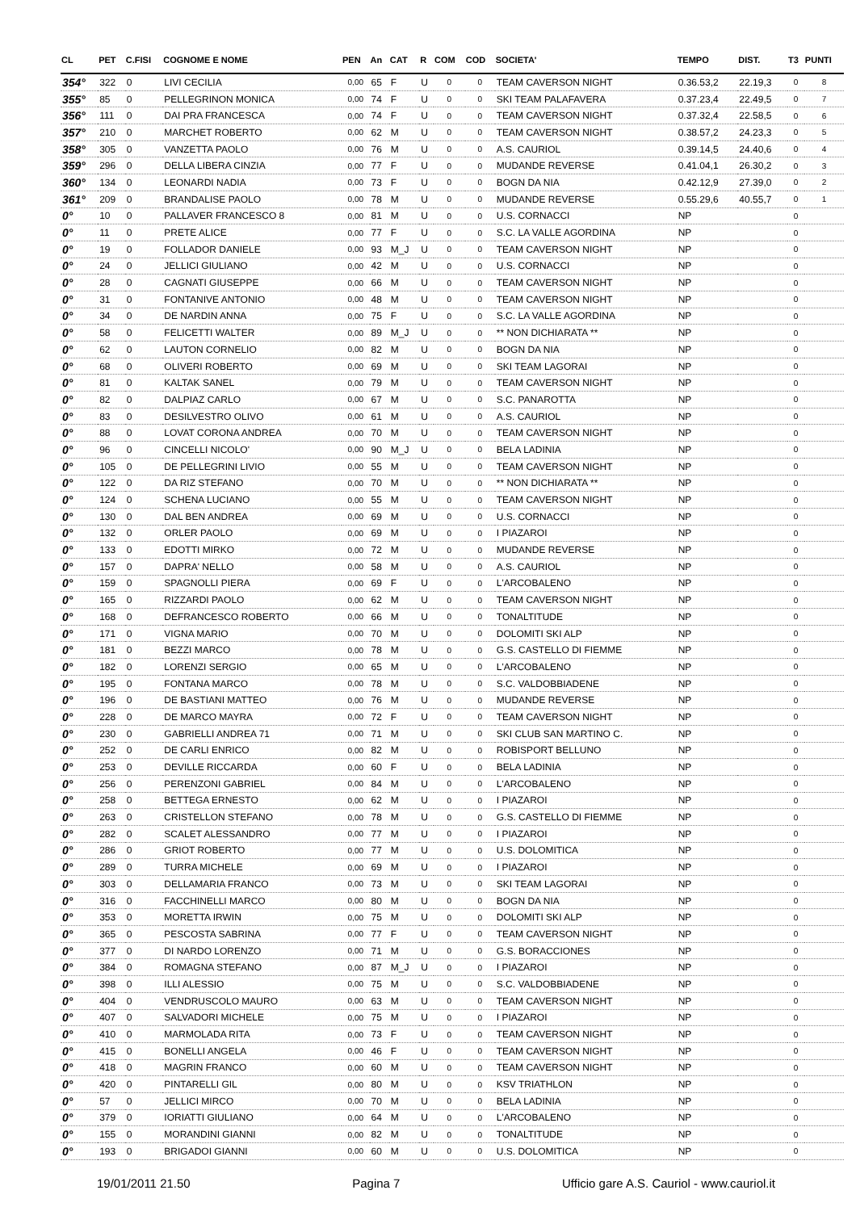| CL | PET | C.FISI | COGNOME E NOME | PEN | An | CAT | R | COM | COD | SOCIETA' | TEMPO | DIST. | T3 | PUNTI |
| --- | --- | --- | --- | --- | --- | --- | --- | --- | --- | --- | --- | --- | --- | --- |
| 354° | 322 | 0 | LIVI CECILIA | 0,00 | 65 | F | U | 0 | 0 | TEAM CAVERSON NIGHT | 0.36.53,2 | 22.19,3 | 0 | 8 |
| 355° | 85 | 0 | PELLEGRINON MONICA | 0,00 | 74 | F | U | 0 | 0 | SKI TEAM PALAFAVERA | 0.37.23,4 | 22.49,5 | 0 | 7 |
| 356° | 111 | 0 | DAI PRA FRANCESCA | 0,00 | 74 | F | U | 0 | 0 | TEAM CAVERSON NIGHT | 0.37.32,4 | 22.58,5 | 0 | 6 |
| 357° | 210 | 0 | MARCHET ROBERTO | 0,00 | 62 | M | U | 0 | 0 | TEAM CAVERSON NIGHT | 0.38.57,2 | 24.23,3 | 0 | 5 |
| 358° | 305 | 0 | VANZETTA PAOLO | 0,00 | 76 | M | U | 0 | 0 | A.S. CAURIOL | 0.39.14,5 | 24.40,6 | 0 | 4 |
| 359° | 296 | 0 | DELLA LIBERA CINZIA | 0,00 | 77 | F | U | 0 | 0 | MUDANDE REVERSE | 0.41.04,1 | 26.30,2 | 0 | 3 |
| 360° | 134 | 0 | LEONARDI NADIA | 0,00 | 73 | F | U | 0 | 0 | BOGN DA NIA | 0.42.12,9 | 27.39,0 | 0 | 2 |
| 361° | 209 | 0 | BRANDALISE PAOLO | 0,00 | 78 | M | U | 0 | 0 | MUDANDE REVERSE | 0.55.29,6 | 40.55,7 | 0 | 1 |
| 0° | 10 | 0 | PALLAVER FRANCESCO 8 | 0,00 | 81 | M | U | 0 | 0 | U.S. CORNACCI | NP | | 0 | |
| 0° | 11 | 0 | PRETE ALICE | 0,00 | 77 | F | U | 0 | 0 | S.C. LA VALLE AGORDINA | NP | | 0 | |
| 0° | 19 | 0 | FOLLADOR DANIELE | 0,00 | 93 | M_J | U | 0 | 0 | TEAM CAVERSON NIGHT | NP | | 0 | |
| 0° | 24 | 0 | JELLICI GIULIANO | 0,00 | 42 | M | U | 0 | 0 | U.S. CORNACCI | NP | | 0 | |
| 0° | 28 | 0 | CAGNATI GIUSEPPE | 0,00 | 66 | M | U | 0 | 0 | TEAM CAVERSON NIGHT | NP | | 0 | |
| 0° | 31 | 0 | FONTANIVE ANTONIO | 0,00 | 48 | M | U | 0 | 0 | TEAM CAVERSON NIGHT | NP | | 0 | |
| 0° | 34 | 0 | DE NARDIN ANNA | 0,00 | 75 | F | U | 0 | 0 | S.C. LA VALLE AGORDINA | NP | | 0 | |
| 0° | 58 | 0 | FELICETTI WALTER | 0,00 | 89 | M_J | U | 0 | 0 | ** NON DICHIARATA ** | NP | | 0 | |
| 0° | 62 | 0 | LAUTON CORNELIO | 0,00 | 82 | M | U | 0 | 0 | BOGN DA NIA | NP | | 0 | |
| 0° | 68 | 0 | OLIVERI ROBERTO | 0,00 | 69 | M | U | 0 | 0 | SKI TEAM LAGORAI | NP | | 0 | |
| 0° | 81 | 0 | KALTAK SANEL | 0,00 | 79 | M | U | 0 | 0 | TEAM CAVERSON NIGHT | NP | | 0 | |
| 0° | 82 | 0 | DALPIAZ CARLO | 0,00 | 67 | M | U | 0 | 0 | S.C. PANAROTTA | NP | | 0 | |
| 0° | 83 | 0 | DESILVESTRO OLIVO | 0,00 | 61 | M | U | 0 | 0 | A.S. CAURIOL | NP | | 0 | |
| 0° | 88 | 0 | LOVAT CORONA ANDREA | 0,00 | 70 | M | U | 0 | 0 | TEAM CAVERSON NIGHT | NP | | 0 | |
| 0° | 96 | 0 | CINCELLI NICOLO' | 0,00 | 90 | M_J | U | 0 | 0 | BELA LADINIA | NP | | 0 | |
| 0° | 105 | 0 | DE PELLEGRINI LIVIO | 0,00 | 55 | M | U | 0 | 0 | TEAM CAVERSON NIGHT | NP | | 0 | |
| 0° | 122 | 0 | DA RIZ STEFANO | 0,00 | 70 | M | U | 0 | 0 | ** NON DICHIARATA ** | NP | | 0 | |
| 0° | 124 | 0 | SCHENA LUCIANO | 0,00 | 55 | M | U | 0 | 0 | TEAM CAVERSON NIGHT | NP | | 0 | |
| 0° | 130 | 0 | DAL BEN ANDREA | 0,00 | 69 | M | U | 0 | 0 | U.S. CORNACCI | NP | | 0 | |
| 0° | 132 | 0 | ORLER PAOLO | 0,00 | 69 | M | U | 0 | 0 | I PIAZAROI | NP | | 0 | |
| 0° | 133 | 0 | EDOTTI MIRKO | 0,00 | 72 | M | U | 0 | 0 | MUDANDE REVERSE | NP | | 0 | |
| 0° | 157 | 0 | DAPRA' NELLO | 0,00 | 58 | M | U | 0 | 0 | A.S. CAURIOL | NP | | 0 | |
| 0° | 159 | 0 | SPAGNOLLI PIERA | 0,00 | 69 | F | U | 0 | 0 | L'ARCOBALENO | NP | | 0 | |
| 0° | 165 | 0 | RIZZARDI PAOLO | 0,00 | 62 | M | U | 0 | 0 | TEAM CAVERSON NIGHT | NP | | 0 | |
| 0° | 168 | 0 | DEFRANCESCO ROBERTO | 0,00 | 66 | M | U | 0 | 0 | TONALTITUDE | NP | | 0 | |
| 0° | 171 | 0 | VIGNA MARIO | 0,00 | 70 | M | U | 0 | 0 | DOLOMITI SKI ALP | NP | | 0 | |
| 0° | 181 | 0 | BEZZI MARCO | 0,00 | 78 | M | U | 0 | 0 | G.S. CASTELLO DI FIEMME | NP | | 0 | |
| 0° | 182 | 0 | LORENZI SERGIO | 0,00 | 65 | M | U | 0 | 0 | L'ARCOBALENO | NP | | 0 | |
| 0° | 195 | 0 | FONTANA MARCO | 0,00 | 78 | M | U | 0 | 0 | S.C. VALDOBBIADENE | NP | | 0 | |
| 0° | 196 | 0 | DE BASTIANI MATTEO | 0,00 | 76 | M | U | 0 | 0 | MUDANDE REVERSE | NP | | 0 | |
| 0° | 228 | 0 | DE MARCO MAYRA | 0,00 | 72 | F | U | 0 | 0 | TEAM CAVERSON NIGHT | NP | | 0 | |
| 0° | 230 | 0 | GABRIELLI ANDREA 71 | 0,00 | 71 | M | U | 0 | 0 | SKI CLUB SAN MARTINO C. | NP | | 0 | |
| 0° | 252 | 0 | DE CARLI ENRICO | 0,00 | 82 | M | U | 0 | 0 | ROBISPORT BELLUNO | NP | | 0 | |
| 0° | 253 | 0 | DEVILLE RICCARDA | 0,00 | 60 | F | U | 0 | 0 | BELA LADINIA | NP | | 0 | |
| 0° | 256 | 0 | PERENZONI GABRIEL | 0,00 | 84 | M | U | 0 | 0 | L'ARCOBALENO | NP | | 0 | |
| 0° | 258 | 0 | BETTEGA ERNESTO | 0,00 | 62 | M | U | 0 | 0 | I PIAZAROI | NP | | 0 | |
| 0° | 263 | 0 | CRISTELLON STEFANO | 0,00 | 78 | M | U | 0 | 0 | G.S. CASTELLO DI FIEMME | NP | | 0 | |
| 0° | 282 | 0 | SCALET ALESSANDRO | 0,00 | 77 | M | U | 0 | 0 | I PIAZAROI | NP | | 0 | |
| 0° | 286 | 0 | GRIOT ROBERTO | 0,00 | 77 | M | U | 0 | 0 | U.S. DOLOMITICA | NP | | 0 | |
| 0° | 289 | 0 | TURRA MICHELE | 0,00 | 69 | M | U | 0 | 0 | I PIAZAROI | NP | | 0 | |
| 0° | 303 | 0 | DELLAMARIA FRANCO | 0,00 | 73 | M | U | 0 | 0 | SKI TEAM LAGORAI | NP | | 0 | |
| 0° | 316 | 0 | FACCHINELLI MARCO | 0,00 | 80 | M | U | 0 | 0 | BOGN DA NIA | NP | | 0 | |
| 0° | 353 | 0 | MORETTA IRWIN | 0,00 | 75 | M | U | 0 | 0 | DOLOMITI SKI ALP | NP | | 0 | |
| 0° | 365 | 0 | PESCOSTA SABRINA | 0,00 | 77 | F | U | 0 | 0 | TEAM CAVERSON NIGHT | NP | | 0 | |
| 0° | 377 | 0 | DI NARDO LORENZO | 0,00 | 71 | M | U | 0 | 0 | G.S. BORACCIONES | NP | | 0 | |
| 0° | 384 | 0 | ROMAGNA STEFANO | 0,00 | 87 | M_J | U | 0 | 0 | I PIAZAROI | NP | | 0 | |
| 0° | 398 | 0 | ILLI ALESSIO | 0,00 | 75 | M | U | 0 | 0 | S.C. VALDOBBIADENE | NP | | 0 | |
| 0° | 404 | 0 | VENDRUSCOLO MAURO | 0,00 | 63 | M | U | 0 | 0 | TEAM CAVERSON NIGHT | NP | | 0 | |
| 0° | 407 | 0 | SALVADORI MICHELE | 0,00 | 75 | M | U | 0 | 0 | I PIAZAROI | NP | | 0 | |
| 0° | 410 | 0 | MARMOLADA RITA | 0,00 | 73 | F | U | 0 | 0 | TEAM CAVERSON NIGHT | NP | | 0 | |
| 0° | 415 | 0 | BONELLI ANGELA | 0,00 | 46 | F | U | 0 | 0 | TEAM CAVERSON NIGHT | NP | | 0 | |
| 0° | 418 | 0 | MAGRIN FRANCO | 0,00 | 60 | M | U | 0 | 0 | TEAM CAVERSON NIGHT | NP | | 0 | |
| 0° | 420 | 0 | PINTARELLI GIL | 0,00 | 80 | M | U | 0 | 0 | KSV TRIATHLON | NP | | 0 | |
| 0° | 57 | 0 | JELLICI MIRCO | 0,00 | 70 | M | U | 0 | 0 | BELA LADINIA | NP | | 0 | |
| 0° | 379 | 0 | IORIATTI GIULIANO | 0,00 | 64 | M | U | 0 | 0 | L'ARCOBALENO | NP | | 0 | |
| 0° | 155 | 0 | MORANDINI GIANNI | 0,00 | 82 | M | U | 0 | 0 | TONALTITUDE | NP | | 0 | |
| 0° | 193 | 0 | BRIGADOI GIANNI | 0,00 | 60 | M | U | 0 | 0 | U.S. DOLOMITICA | NP | | 0 | |
19/01/2011 21.50 Pagina 7 Ufficio gare A.S. Cauriol - www.cauriol.it